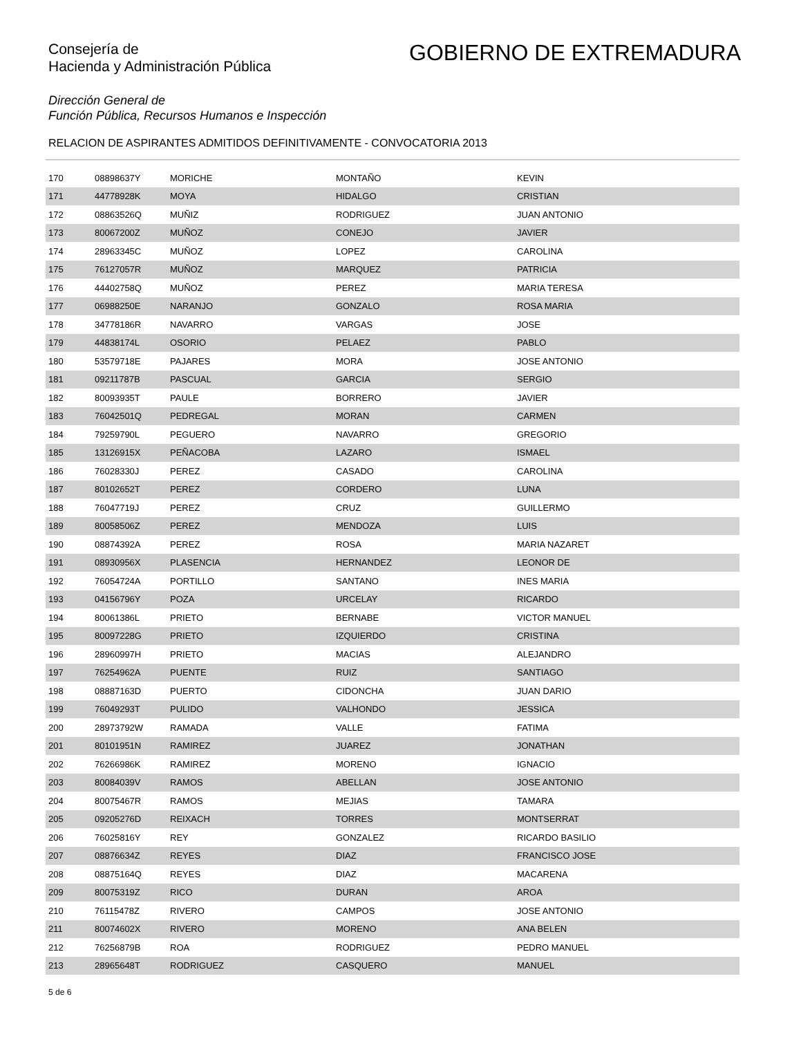Consejería de
Hacienda y Administración Pública
GOBIERNO DE EXTREMADURA
Dirección General de
Función Pública, Recursos Humanos e Inspección
RELACION DE ASPIRANTES ADMITIDOS DEFINITIVAMENTE - CONVOCATORIA 2013
| 170 | 08898637Y | MORICHE | MONTAÑO | KEVIN |
| 171 | 44778928K | MOYA | HIDALGO | CRISTIAN |
| 172 | 08863526Q | MUÑIZ | RODRIGUEZ | JUAN ANTONIO |
| 173 | 80067200Z | MUÑOZ | CONEJO | JAVIER |
| 174 | 28963345C | MUÑOZ | LOPEZ | CAROLINA |
| 175 | 76127057R | MUÑOZ | MARQUEZ | PATRICIA |
| 176 | 44402758Q | MUÑOZ | PEREZ | MARIA TERESA |
| 177 | 06988250E | NARANJO | GONZALO | ROSA MARIA |
| 178 | 34778186R | NAVARRO | VARGAS | JOSE |
| 179 | 44838174L | OSORIO | PELAEZ | PABLO |
| 180 | 53579718E | PAJARES | MORA | JOSE ANTONIO |
| 181 | 09211787B | PASCUAL | GARCIA | SERGIO |
| 182 | 80093935T | PAULE | BORRERO | JAVIER |
| 183 | 76042501Q | PEDREGAL | MORAN | CARMEN |
| 184 | 79259790L | PEGUERO | NAVARRO | GREGORIO |
| 185 | 13126915X | PEÑACOBA | LAZARO | ISMAEL |
| 186 | 76028330J | PEREZ | CASADO | CAROLINA |
| 187 | 80102652T | PEREZ | CORDERO | LUNA |
| 188 | 76047719J | PEREZ | CRUZ | GUILLERMO |
| 189 | 80058506Z | PEREZ | MENDOZA | LUIS |
| 190 | 08874392A | PEREZ | ROSA | MARIA NAZARET |
| 191 | 08930956X | PLASENCIA | HERNANDEZ | LEONOR DE |
| 192 | 76054724A | PORTILLO | SANTANO | INES MARIA |
| 193 | 04156796Y | POZA | URCELAY | RICARDO |
| 194 | 80061386L | PRIETO | BERNABE | VICTOR MANUEL |
| 195 | 80097228G | PRIETO | IZQUIERDO | CRISTINA |
| 196 | 28960997H | PRIETO | MACIAS | ALEJANDRO |
| 197 | 76254962A | PUENTE | RUIZ | SANTIAGO |
| 198 | 08887163D | PUERTO | CIDONCHA | JUAN DARIO |
| 199 | 76049293T | PULIDO | VALHONDO | JESSICA |
| 200 | 28973792W | RAMADA | VALLE | FATIMA |
| 201 | 80101951N | RAMIREZ | JUAREZ | JONATHAN |
| 202 | 76266986K | RAMIREZ | MORENO | IGNACIO |
| 203 | 80084039V | RAMOS | ABELLAN | JOSE ANTONIO |
| 204 | 80075467R | RAMOS | MEJIAS | TAMARA |
| 205 | 09205276D | REIXACH | TORRES | MONTSERRAT |
| 206 | 76025816Y | REY | GONZALEZ | RICARDO BASILIO |
| 207 | 08876634Z | REYES | DIAZ | FRANCISCO JOSE |
| 208 | 08875164Q | REYES | DIAZ | MACARENA |
| 209 | 80075319Z | RICO | DURAN | AROA |
| 210 | 76115478Z | RIVERO | CAMPOS | JOSE ANTONIO |
| 211 | 80074602X | RIVERO | MORENO | ANA BELEN |
| 212 | 76256879B | ROA | RODRIGUEZ | PEDRO MANUEL |
| 213 | 28965648T | RODRIGUEZ | CASQUERO | MANUEL |
5 de 6